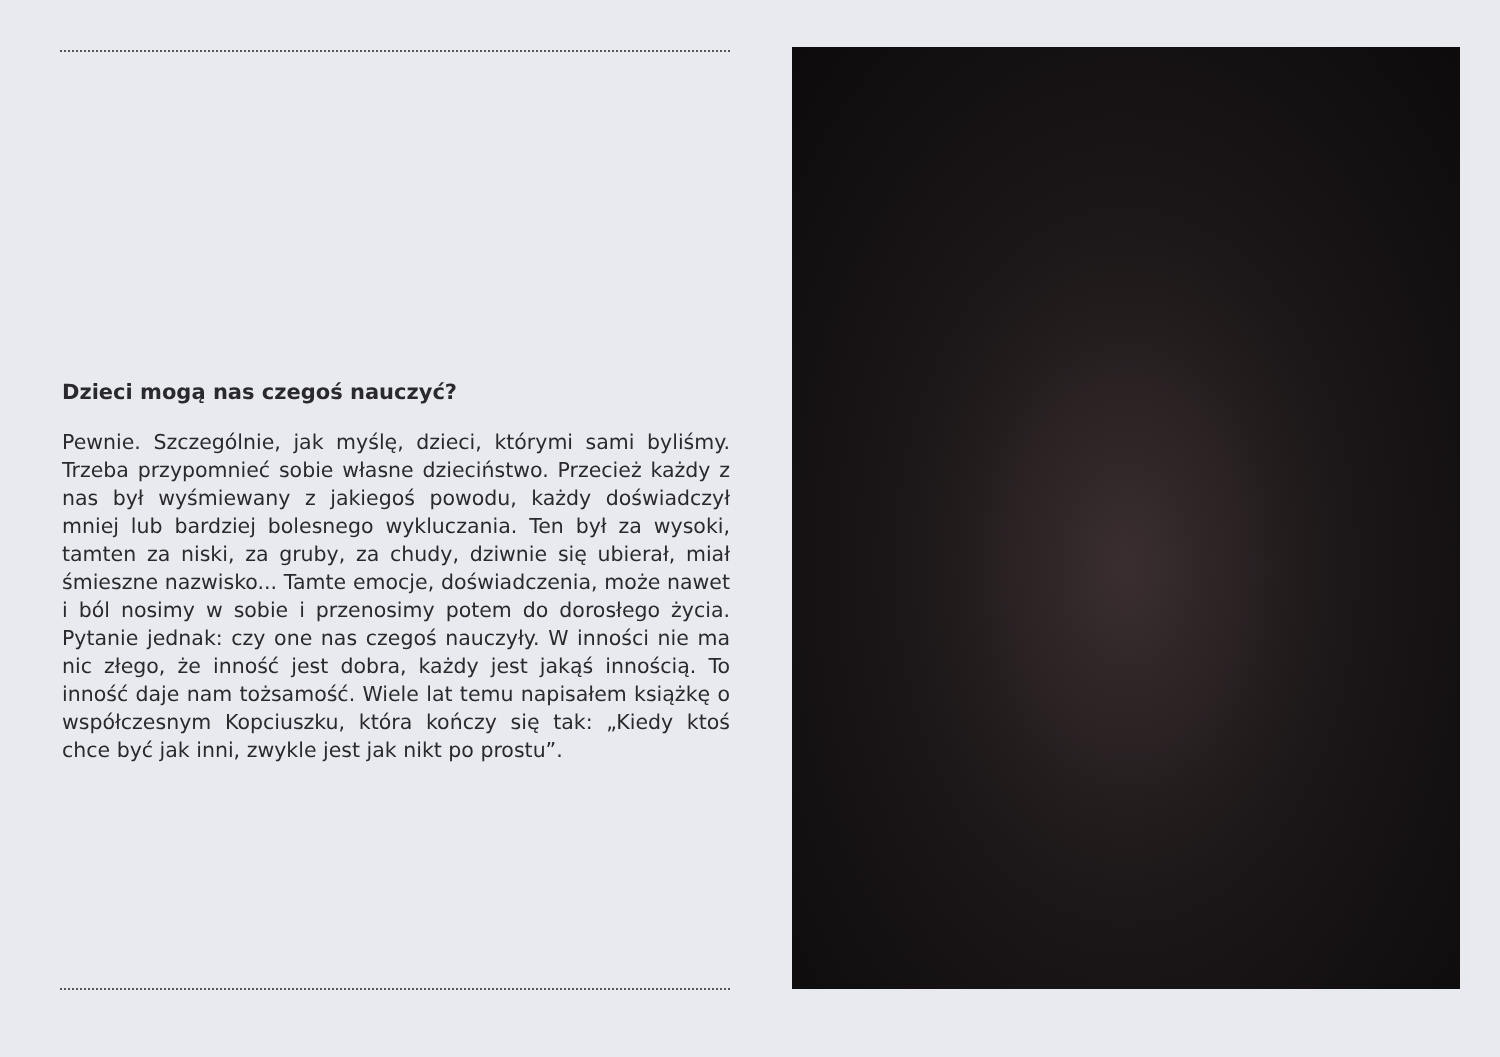Dzieci mogą nas czegoś nauczyć?
Pewnie. Szczególnie, jak myślę, dzieci, którymi sami byliśmy. Trzeba przypomnieć sobie własne dzieciństwo. Przecież każdy z nas był wyśmiewany z jakiegoś powodu, każdy doświadczył mniej lub bardziej bolesnego wykluczania. Ten był za wysoki, tamten za niski, za gruby, za chudy, dziwnie się ubierał, miał śmieszne nazwisko... Tamte emocje, doświadczenia, może nawet i ból nosimy w sobie i przenosimy potem do dorosłego życia. Pytanie jednak: czy one nas czegoś nauczyły. W inności nie ma nic złego, że inność jest dobra, każdy jest jakąś innością. To inność daje nam tożsamość. Wiele lat temu napisałem książkę o współczesnym Kopciuszku, która kończy się tak: „Kiedy ktoś chce być jak inni, zwykle jest jak nikt po prostu”.